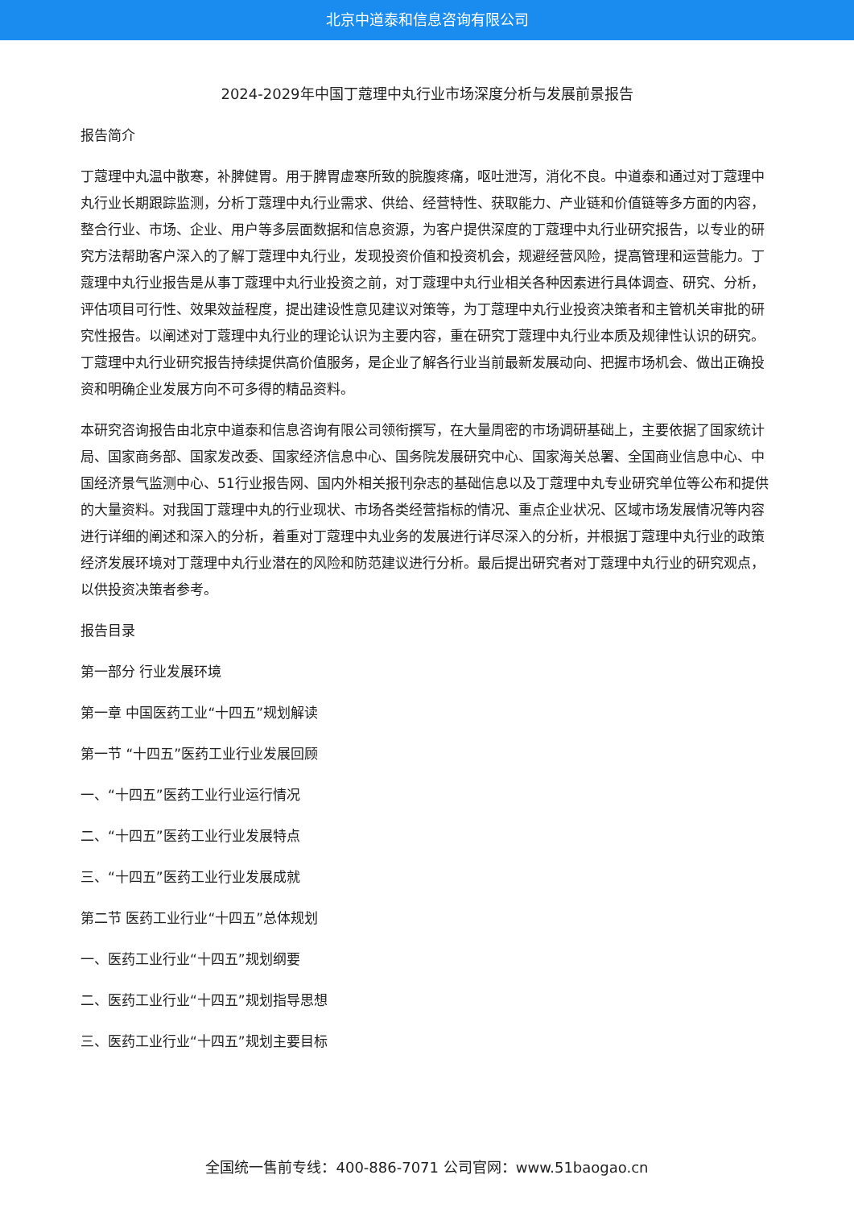北京中道泰和信息咨询有限公司
2024-2029年中国丁蔻理中丸行业市场深度分析与发展前景报告
报告简介
丁蔻理中丸温中散寒，补脾健胃。用于脾胃虚寒所致的脘腹疼痛，呕吐泄泻，消化不良。中道泰和通过对丁蔻理中丸行业长期跟踪监测，分析丁蔻理中丸行业需求、供给、经营特性、获取能力、产业链和价值链等多方面的内容，整合行业、市场、企业、用户等多层面数据和信息资源，为客户提供深度的丁蔻理中丸行业研究报告，以专业的研究方法帮助客户深入的了解丁蔻理中丸行业，发现投资价值和投资机会，规避经营风险，提高管理和运营能力。丁蔻理中丸行业报告是从事丁蔻理中丸行业投资之前，对丁蔻理中丸行业相关各种因素进行具体调查、研究、分析，评估项目可行性、效果效益程度，提出建设性意见建议对策等，为丁蔻理中丸行业投资决策者和主管机关审批的研究性报告。以阐述对丁蔻理中丸行业的理论认识为主要内容，重在研究丁蔻理中丸行业本质及规律性认识的研究。丁蔻理中丸行业研究报告持续提供高价值服务，是企业了解各行业当前最新发展动向、把握市场机会、做出正确投资和明确企业发展方向不可多得的精品资料。
本研究咨询报告由北京中道泰和信息咨询有限公司领衔撰写，在大量周密的市场调研基础上，主要依据了国家统计局、国家商务部、国家发改委、国家经济信息中心、国务院发展研究中心、国家海关总署、全国商业信息中心、中国经济景气监测中心、51行业报告网、国内外相关报刊杂志的基础信息以及丁蔻理中丸专业研究单位等公布和提供的大量资料。对我国丁蔻理中丸的行业现状、市场各类经营指标的情况、重点企业状况、区域市场发展情况等内容进行详细的阐述和深入的分析，着重对丁蔻理中丸业务的发展进行详尽深入的分析，并根据丁蔻理中丸行业的政策经济发展环境对丁蔻理中丸行业潜在的风险和防范建议进行分析。最后提出研究者对丁蔻理中丸行业的研究观点，以供投资决策者参考。
报告目录
第一部分 行业发展环境
第一章 中国医药工业“十四五”规划解读
第一节 “十四五”医药工业行业发展回顾
一、“十四五”医药工业行业运行情况
二、“十四五”医药工业行业发展特点
三、“十四五”医药工业行业发展成就
第二节 医药工业行业“十四五”总体规划
一、医药工业行业“十四五”规划纲要
二、医药工业行业“十四五”规划指导思想
三、医药工业行业“十四五”规划主要目标
全国统一售前专线：400-886-7071 公司官网：www.51baogao.cn